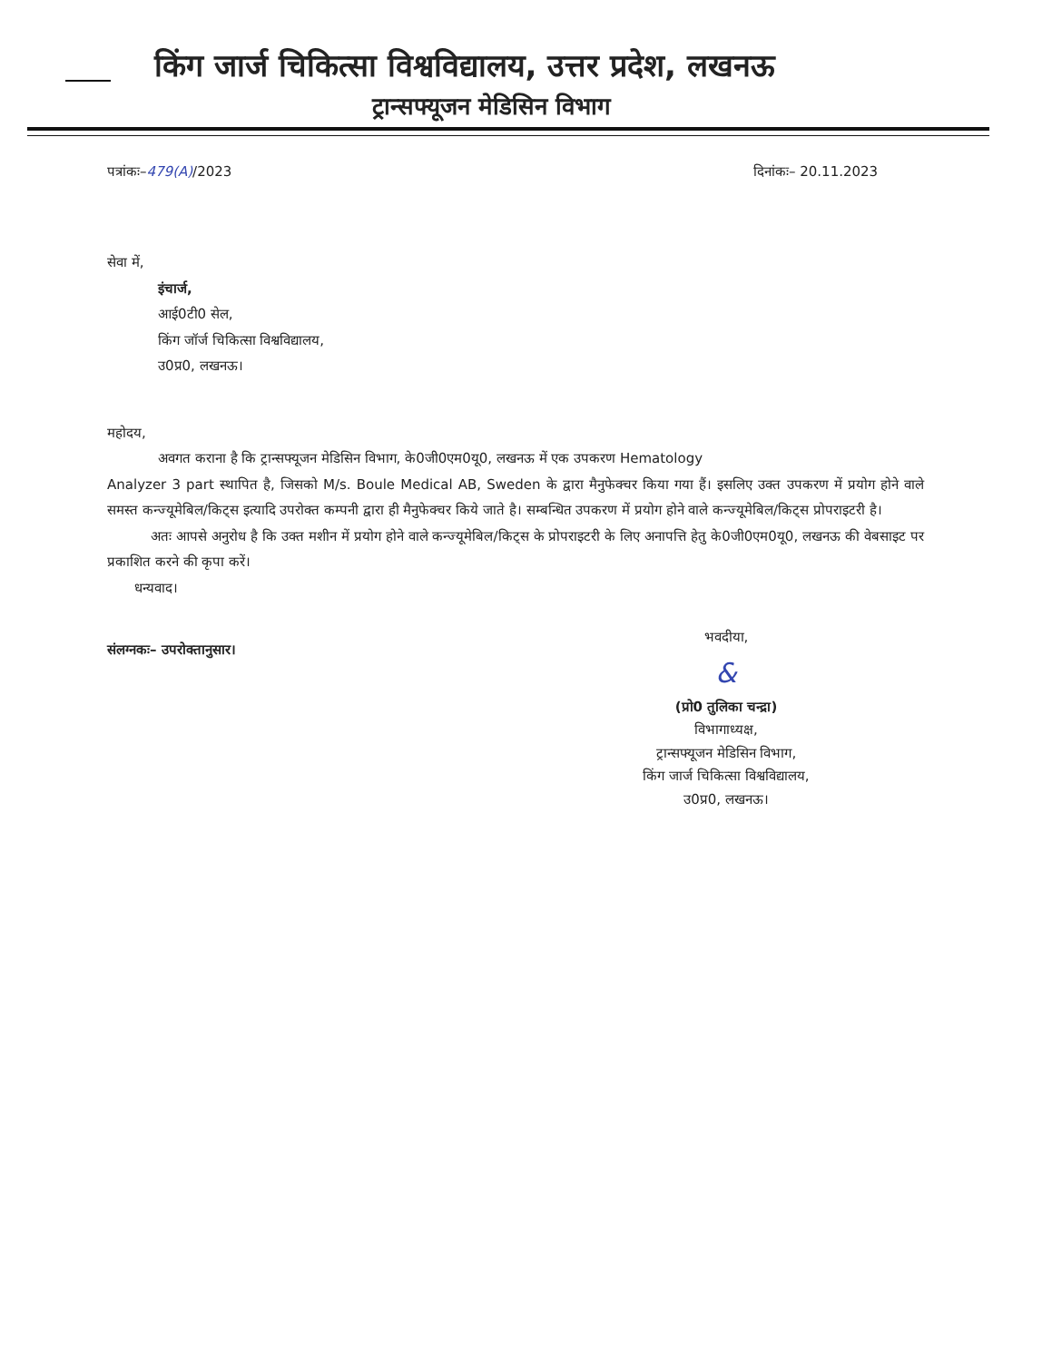किंग जार्ज चिकित्सा विश्वविद्यालय, उत्तर प्रदेश, लखनऊ
ट्रान्सफ्यूजन मेडिसिन विभाग
पत्रांकः–479(A)/2023 दिनांकः– 20.11.2023
सेवा में,
इंचार्ज,
आई0टी0 सेल,
किंग जॉर्ज चिकित्सा विश्वविद्यालय,
उ0प्र0, लखनऊ।
महोदय,
अवगत कराना है कि ट्रान्सफ्यूजन मेडिसिन विभाग, के0जी0एम0यू0, लखनऊ में एक उपकरण Hematology
Analyzer 3 part स्थापित है, जिसको M/s. Boule Medical AB, Sweden के द्वारा मैनुफेक्चर किया गया हैं। इसलिए उक्त उपकरण में प्रयोग होने वाले समस्त कन्ज्यूमेबिल/किट्स इत्यादि उपरोक्त कम्पनी द्वारा ही मैनुफेक्चर किये जाते है। सम्बन्धित उपकरण में प्रयोग होने वाले कन्ज्यूमेबिल/किट्स प्रोपराइटरी है।
अतः आपसे अनुरोध है कि उक्त मशीन में प्रयोग होने वाले कन्ज्यूमेबिल/किट्स के प्रोपराइटरी के लिए अनापत्ति हेतु के0जी0एम0यू0, लखनऊ की वेबसाइट पर प्रकाशित करने की कृपा करें।
धन्यवाद।
संलग्नकः– उपरोक्तानुसार।
भवदीया,
&
(प्रो0 तुलिका चन्द्रा)
विभागाध्यक्ष,
ट्रान्सफ्यूजन मेडिसिन विभाग,
किंग जार्ज चिकित्सा विश्वविद्यालय,
उ0प्र0, लखनऊ।